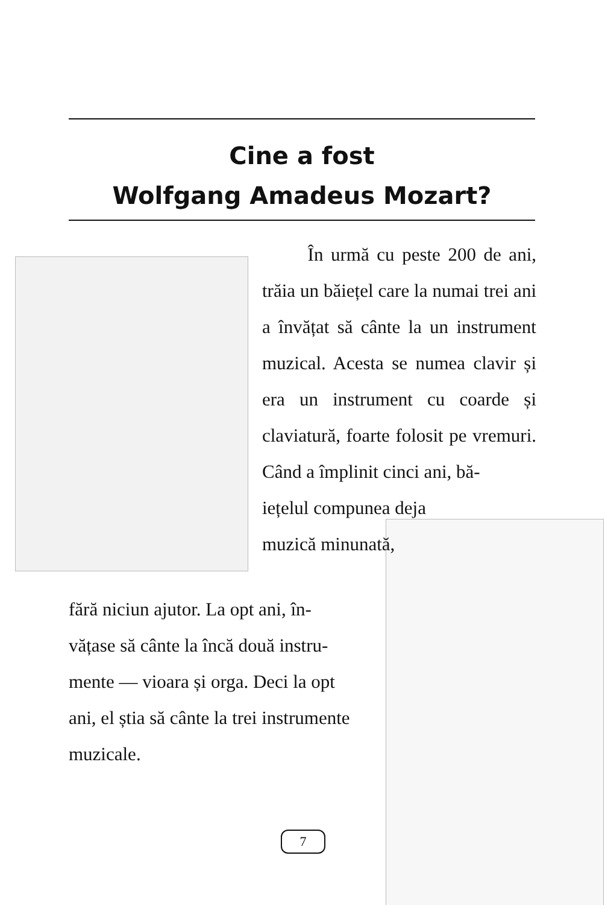Cine a fost
Wolfgang Amadeus Mozart?
În urmă cu peste 200 de ani, trăia un băiețel care la numai trei ani a învățat să cânte la un instrument muzical. Acesta se numea clavir și era un instrument cu coarde și claviatură, foarte folosit pe vremuri. Când a împlinit cinci ani, bă-
iețelul compunea deja
muzică minunată,
fără niciun ajutor. La opt ani, în-
vățase să cânte la încă două instru-
mente — vioara și orga. Deci la opt
ani, el știa să cânte la trei instrumente
muzicale.
7